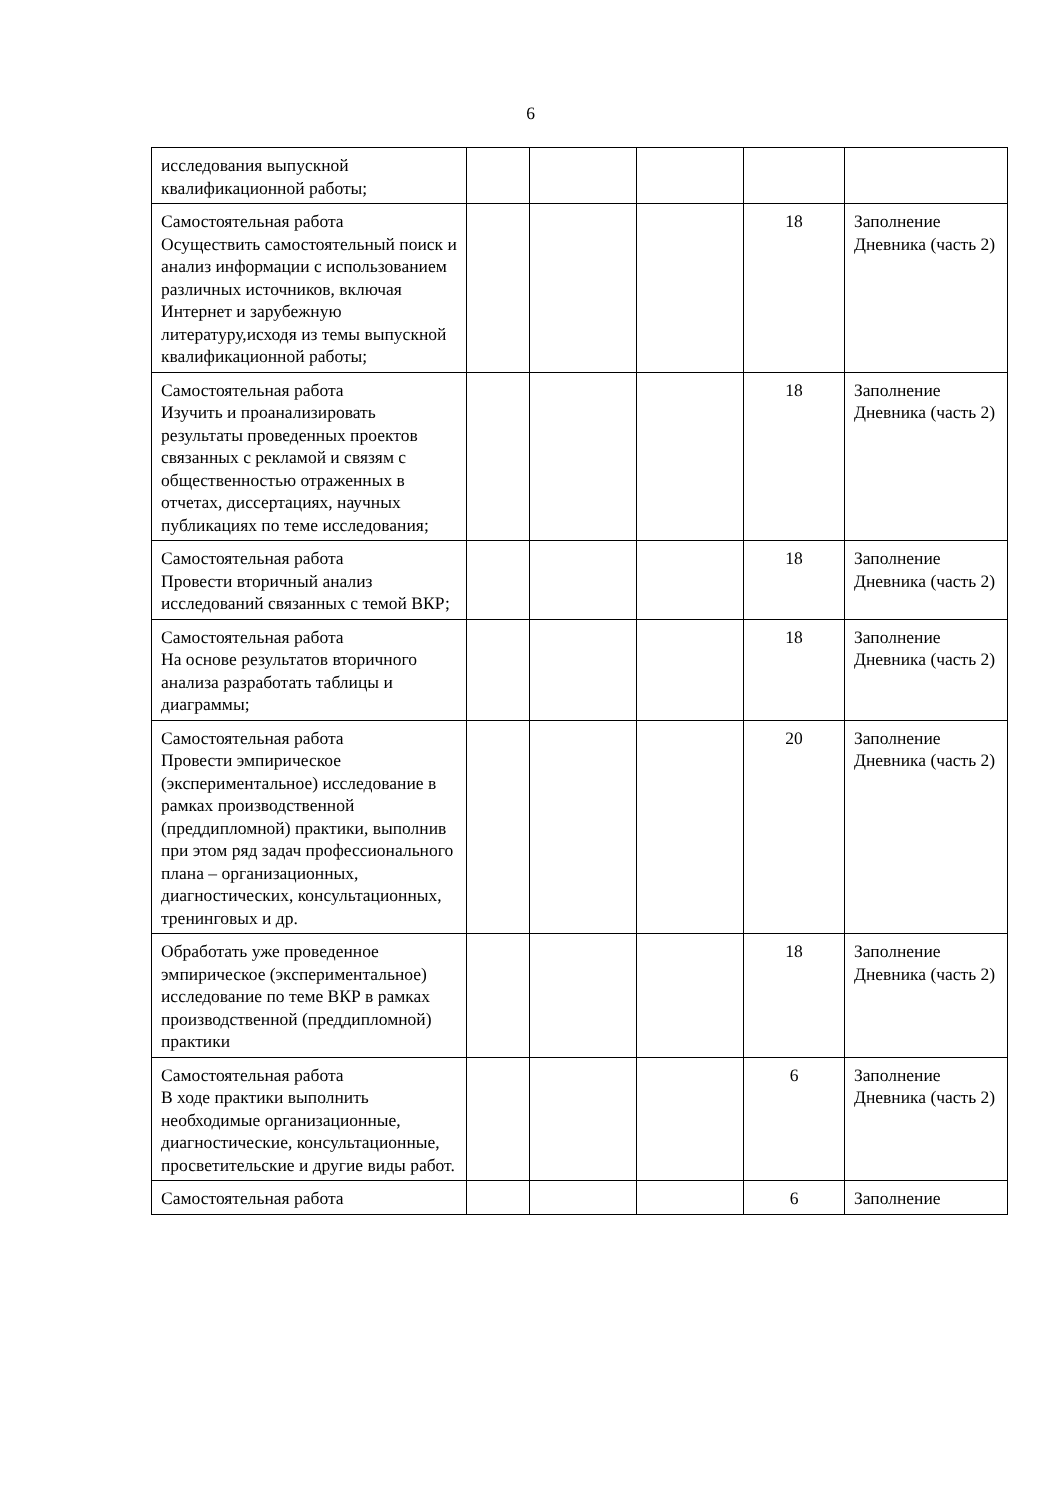6
| исследования выпускной квалификационной работы; | | | | | |
| Самостоятельная работа Осуществить самостоятельный поиск и анализ информации с использованием различных источников, включая Интернет и зарубежную литературу,исходя из темы выпускной квалификационной работы; | | | | 18 | Заполнение Дневника (часть 2) |
| Самостоятельная работа Изучить и проанализировать результаты проведенных проектов связанных с рекламой и связям с общественностью отраженных в отчетах, диссертациях, научных публикациях по теме исследования; | | | | 18 | Заполнение Дневника (часть 2) |
| Самостоятельная работа Провести вторичный анализ исследований связанных с темой ВКР; | | | | 18 | Заполнение Дневника (часть 2) |
| Самостоятельная работа На основе результатов вторичного анализа разработать таблицы и диаграммы; | | | | 18 | Заполнение Дневника (часть 2) |
| Самостоятельная работа Провести эмпирическое (экспериментальное) исследование в рамках производственной (преддипломной) практики, выполнив при этом ряд задач профессионального плана – организационных, диагностических, консультационных, тренинговых и др. | | | | 20 | Заполнение Дневника (часть 2) |
| Обработать уже проведенное эмпирическое (экспериментальное) исследование по теме ВКР в рамках производственной (преддипломной) практики | | | | 18 | Заполнение Дневника (часть 2) |
| Самостоятельная работа В ходе практики выполнить необходимые организационные, диагностические, консультационные, просветительские и другие виды работ. | | | | 6 | Заполнение Дневника (часть 2) |
| Самостоятельная работа | | | | 6 | Заполнение |